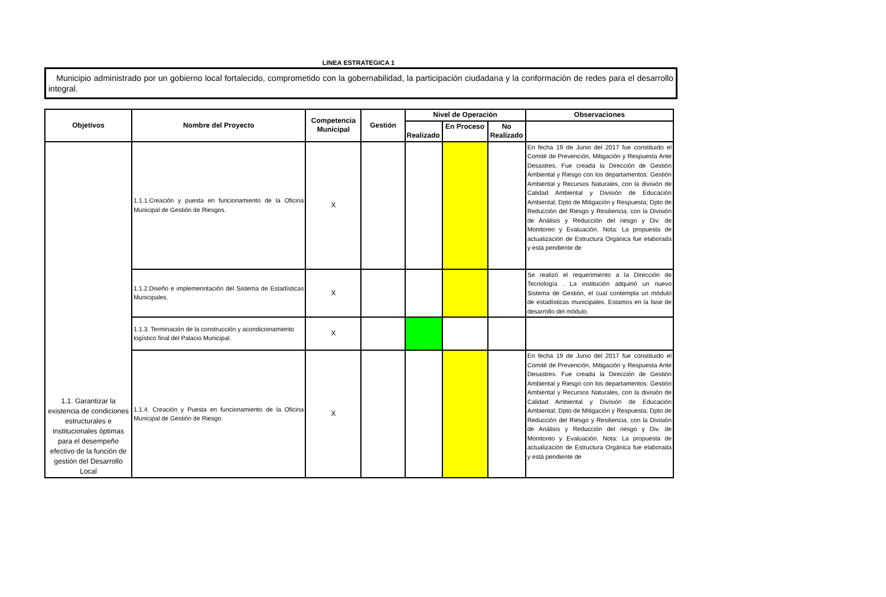LINEA ESTRATEGICA 1
Municipio administrado por un gobierno local fortalecido, comprometido con la gobernabilidad, la participación ciudadana y la conformación de redes para el desarrollo integral.
| Objetivos | Nombre del Proyecto | Competencia Municipal | Gestión | Nivel de Operación | | | Observaciones |
| --- | --- | --- | --- | --- | --- | --- | --- |
| | | | | Realizado | En Proceso | No Realizado | |
| 1.1. Garantizar la existencia de condiciones estructurales e institucionales óptimas para el desempeño efectivo de la función de gestión del Desarrollo Local | 1.1.1.Creación y puesta en funcionamiento de la Oficina Municipal de Gestión de Riesgos. | X | | | | | En fecha 19 de Junio del 2017 fue constituido el Comité de Prevención, Mitigación y Respuesta Ante Desastres. Fue creada la Dirección de Gestión Ambiental y Riesgo con los departamentos: Gestión Ambiental y Recursos Naturales, con la división de Calidad Ambiental y División de Educación Ambiental; Dpto de Mitigación y Respuesta; Dpto de Reducción del Riesgo y Resiliencia, con la División de Análisis y Reducción del riesgo y Div. de Monitoreo y Evaluación. Nota: La propuesta de actualización de Estructura Orgánica fue elaborada y está pendiente de |
| | 1.1.2.Diseño e implemenntación del Sistema de Estadísticas Municipales. | X | | | | | Se realizó el requerimiento a la Dirección de Tecnología . La institución adquirió un nuevo Sistema de Gestión, el cual contempla un módulo de estadísticas municipales. Estamos en la fase de desarrollo del módulo. |
| | 1.1.3. Terminación de la construcción y acondicionamiento logístico final del Palacio Municipal. | X | | | | | |
| | 1.1.4. Creación y Puesta en funcionamiento de la Oficina Municipal de Gestión de Riesgo. | X | | | | | En fecha 19 de Junio del 2017 fue constituido el Comité de Prevención, Mitigación y Respuesta Ante Desastres. Fue creada la Dirección de Gestión Ambiental y Riesgo con los departamentos: Gestión Ambiental y Recursos Naturales, con la división de Calidad Ambiental y División de Educación Ambiental; Dpto de Mitigación y Respuesta; Dpto de Reducción del Riesgo y Resiliencia, con la División de Análisis y Reducción del riesgo y Div. de Monitoreo y Evaluación. Nota: La propuesta de actualización de Estructura Orgánica fue elaborada y está pendiente de |